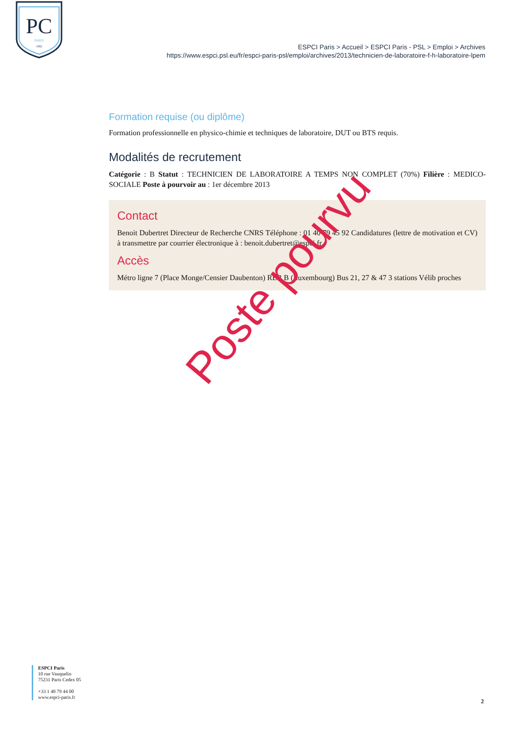PC
PARIS
1882
ESPCI Paris > Accueil > ESPCI Paris - PSL > Emploi > Archives
https://www.espci.psl.eu/fr/espci-paris-psl/emploi/archives/2013/technicien-de-laboratoire-f-h-laboratoire-lpem
Formation requise (ou diplôme)
Formation professionnelle en physico-chimie et techniques de laboratoire, DUT ou BTS requis.
Modalités de recrutement
Catégorie : B Statut : TECHNICIEN DE LABORATOIRE A TEMPS NON COMPLET (70%) Filière : MEDICO-SOCIALE Poste à pourvoir au : 1er décembre 2013
Contact
Benoit Dubertret Directeur de Recherche CNRS Téléphone : 01 40 79 45 92 Candidatures (lettre de motivation et CV) à transmettre par courrier électronique à : benoit.dubertret@espci.fr
Accès
Métro ligne 7 (Place Monge/Censier Daubenton) RER B (Luxembourg) Bus 21, 27 & 47 3 stations Vélib proches
Poste pourvu
ESPCI Paris
10 rue Vauquelin
75231 Paris Cedex 05
+33 1 40 79 44 00
www.espci-paris.fr
2